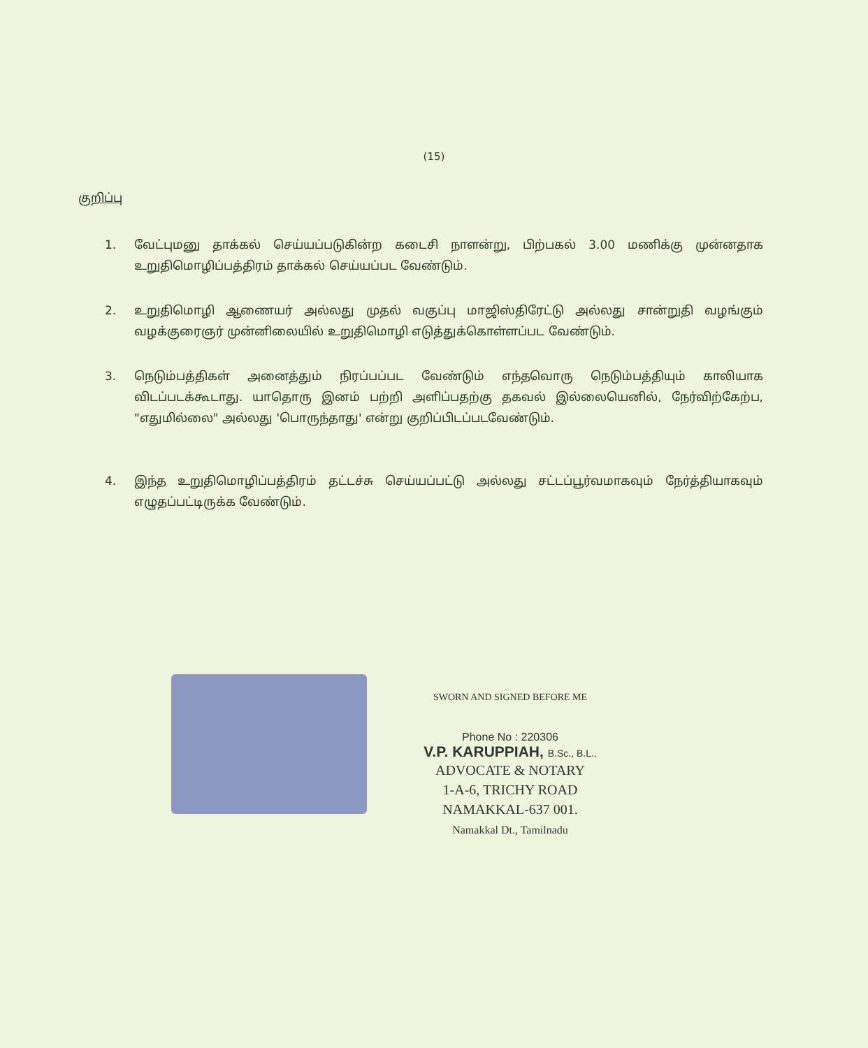(15)
குறிப்பு
1. வேட்புமனு தாக்கல் செய்யப்படுகின்ற கடைசி நாளன்று, பிற்பகல் 3.00 மணிக்கு முன்னதாக உறுதிமொழிப்பத்திரம் தாக்கல் செய்யப்பட வேண்டும்.
2. உறுதிமொழி ஆணையர் அல்லது முதல் வகுப்பு மாஜிஸ்திரேட்டு அல்லது சான்றுதி வழங்கும் வழக்குரைஞர் முன்னிலையில் உறுதிமொழி எடுத்துக்கொள்ளப்பட வேண்டும்.
3. நெடும்பத்திகள் அனைத்தும் நிரப்பப்பட வேண்டும் எந்தவொரு நெடும்பத்தியும் காலியாக விடப்படக்கூடாது. யாதொரு இனம் பற்றி அளிப்பதற்கு தகவல் இல்லையெனில், நேர்விற்கேற்ப, "எதுமில்லை" அல்லது 'பொருந்தாது' என்று குறிப்பிடப்படவேண்டும்.
4. இந்த உறுதிமொழிப்பத்திரம் தட்டச்சு செய்யப்பட்டு அல்லது சட்டப்பூர்வமாகவும் நேர்த்தியாகவும் எழுதப்பட்டிருக்க வேண்டும்.
SWORN AND SIGNED BEFORE ME
Phone No : 220306
V.P. KARUPPIAH, B.Sc., B.L.,
ADVOCATE & NOTARY
1-A-6, TRICHY ROAD
NAMAKKAL-637 001.
Namakkal Dt., Tamilnadu